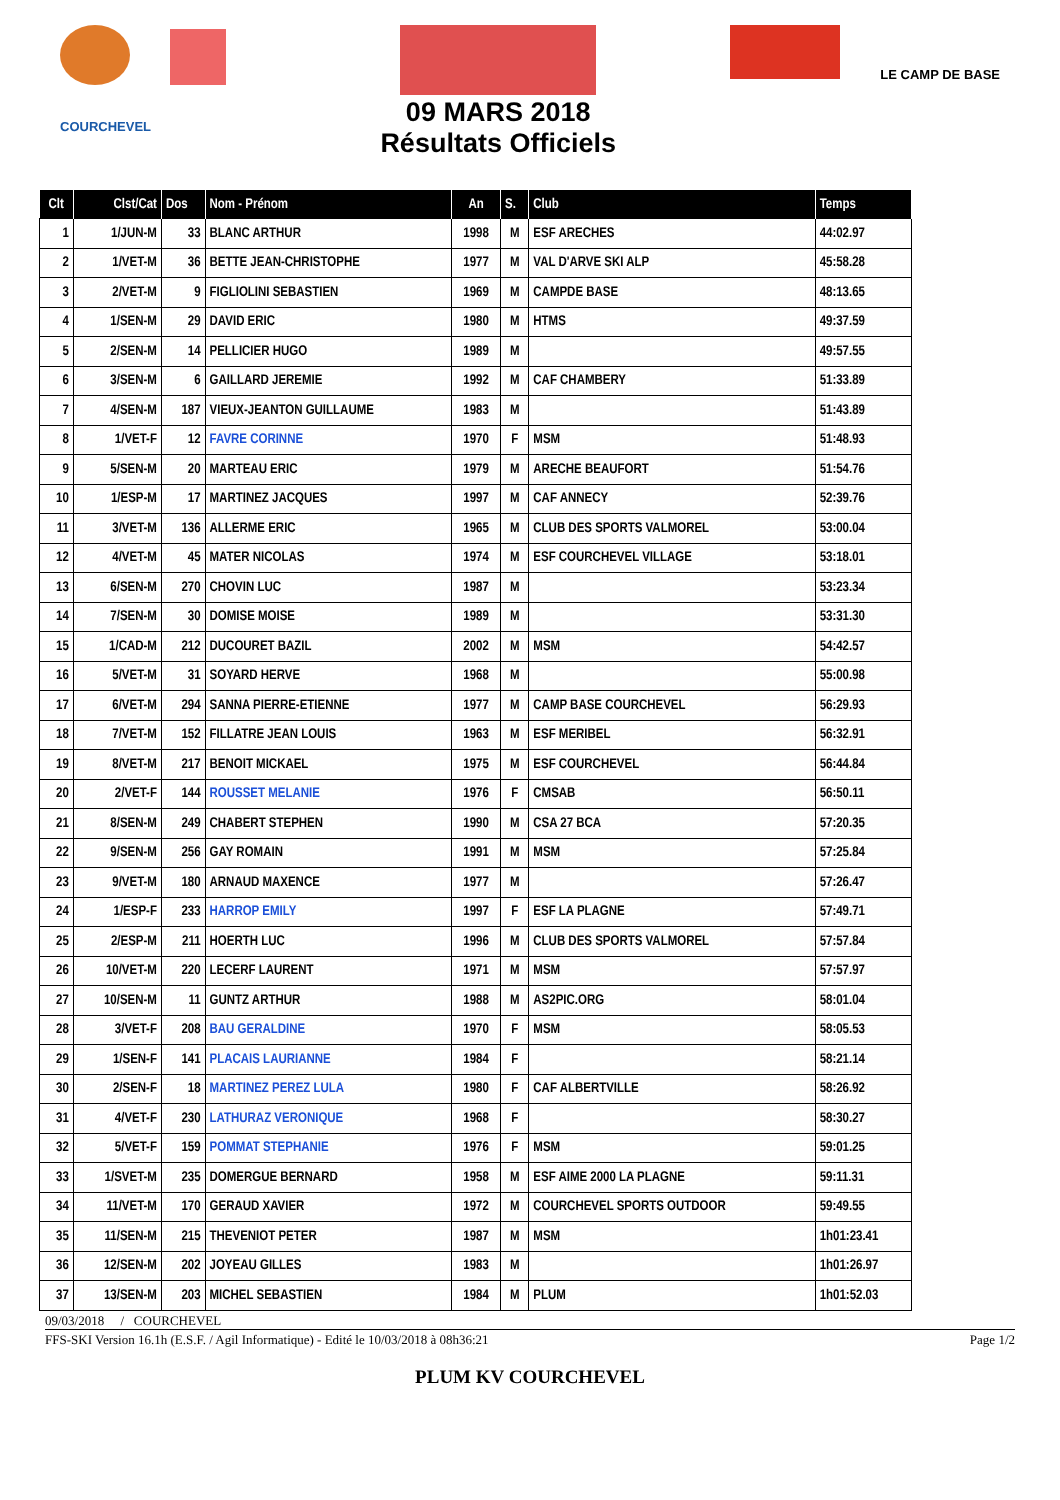COURCHEVEL
09 MARS 2018
Résultats Officiels
LE CAMP DE BASE
| Clt | Clst/Cat | Dos | Nom - Prénom | An | S. | Club | Temps |
| --- | --- | --- | --- | --- | --- | --- | --- |
| 1 | 1/JUN-M | 33 | BLANC ARTHUR | 1998 | M | ESF ARECHES | 44:02.97 |
| 2 | 1/VET-M | 36 | BETTE JEAN-CHRISTOPHE | 1977 | M | VAL D'ARVE SKI ALP | 45:58.28 |
| 3 | 2/VET-M | 9 | FIGLIOLINI SEBASTIEN | 1969 | M | CAMPDE BASE | 48:13.65 |
| 4 | 1/SEN-M | 29 | DAVID ERIC | 1980 | M | HTMS | 49:37.59 |
| 5 | 2/SEN-M | 14 | PELLICIER HUGO | 1989 | M | | 49:57.55 |
| 6 | 3/SEN-M | 6 | GAILLARD JEREMIE | 1992 | M | CAF CHAMBERY | 51:33.89 |
| 7 | 4/SEN-M | 187 | VIEUX-JEANTON GUILLAUME | 1983 | M | | 51:43.89 |
| 8 | 1/VET-F | 12 | FAVRE CORINNE | 1970 | F | MSM | 51:48.93 |
| 9 | 5/SEN-M | 20 | MARTEAU ERIC | 1979 | M | ARECHE BEAUFORT | 51:54.76 |
| 10 | 1/ESP-M | 17 | MARTINEZ JACQUES | 1997 | M | CAF ANNECY | 52:39.76 |
| 11 | 3/VET-M | 136 | ALLERME ERIC | 1965 | M | CLUB DES SPORTS VALMOREL | 53:00.04 |
| 12 | 4/VET-M | 45 | MATER NICOLAS | 1974 | M | ESF COURCHEVEL VILLAGE | 53:18.01 |
| 13 | 6/SEN-M | 270 | CHOVIN LUC | 1987 | M | | 53:23.34 |
| 14 | 7/SEN-M | 30 | DOMISE MOISE | 1989 | M | | 53:31.30 |
| 15 | 1/CAD-M | 212 | DUCOURET BAZIL | 2002 | M | MSM | 54:42.57 |
| 16 | 5/VET-M | 31 | SOYARD HERVE | 1968 | M | | 55:00.98 |
| 17 | 6/VET-M | 294 | SANNA PIERRE-ETIENNE | 1977 | M | CAMP BASE COURCHEVEL | 56:29.93 |
| 18 | 7/VET-M | 152 | FILLATRE JEAN LOUIS | 1963 | M | ESF MERIBEL | 56:32.91 |
| 19 | 8/VET-M | 217 | BENOIT MICKAEL | 1975 | M | ESF COURCHEVEL | 56:44.84 |
| 20 | 2/VET-F | 144 | ROUSSET MELANIE | 1976 | F | CMSAB | 56:50.11 |
| 21 | 8/SEN-M | 249 | CHABERT STEPHEN | 1990 | M | CSA 27 BCA | 57:20.35 |
| 22 | 9/SEN-M | 256 | GAY ROMAIN | 1991 | M | MSM | 57:25.84 |
| 23 | 9/VET-M | 180 | ARNAUD MAXENCE | 1977 | M | | 57:26.47 |
| 24 | 1/ESP-F | 233 | HARROP EMILY | 1997 | F | ESF LA PLAGNE | 57:49.71 |
| 25 | 2/ESP-M | 211 | HOERTH LUC | 1996 | M | CLUB DES SPORTS VALMOREL | 57:57.84 |
| 26 | 10/VET-M | 220 | LECERF LAURENT | 1971 | M | MSM | 57:57.97 |
| 27 | 10/SEN-M | 11 | GUNTZ ARTHUR | 1988 | M | AS2PIC.ORG | 58:01.04 |
| 28 | 3/VET-F | 208 | BAU GERALDINE | 1970 | F | MSM | 58:05.53 |
| 29 | 1/SEN-F | 141 | PLACAIS LAURIANNE | 1984 | F | | 58:21.14 |
| 30 | 2/SEN-F | 18 | MARTINEZ PEREZ LULA | 1980 | F | CAF ALBERTVILLE | 58:26.92 |
| 31 | 4/VET-F | 230 | LATHURAZ VERONIQUE | 1968 | F | | 58:30.27 |
| 32 | 5/VET-F | 159 | POMMAT STEPHANIE | 1976 | F | MSM | 59:01.25 |
| 33 | 1/SVET-M | 235 | DOMERGUE BERNARD | 1958 | M | ESF AIME 2000 LA PLAGNE | 59:11.31 |
| 34 | 11/VET-M | 170 | GERAUD XAVIER | 1972 | M | COURCHEVEL SPORTS OUTDOOR | 59:49.55 |
| 35 | 11/SEN-M | 215 | THEVENIOT PETER | 1987 | M | MSM | 1h01:23.41 |
| 36 | 12/SEN-M | 202 | JOYEAU GILLES | 1983 | M | | 1h01:26.97 |
| 37 | 13/SEN-M | 203 | MICHEL SEBASTIEN | 1984 | M | PLUM | 1h01:52.03 |
09/03/2018 / COURCHEVEL
FFS-SKI Version 16.1h (E.S.F. / Agil Informatique) - Edité le 10/03/2018 à 08h36:21 Page 1/2
PLUM KV COURCHEVEL